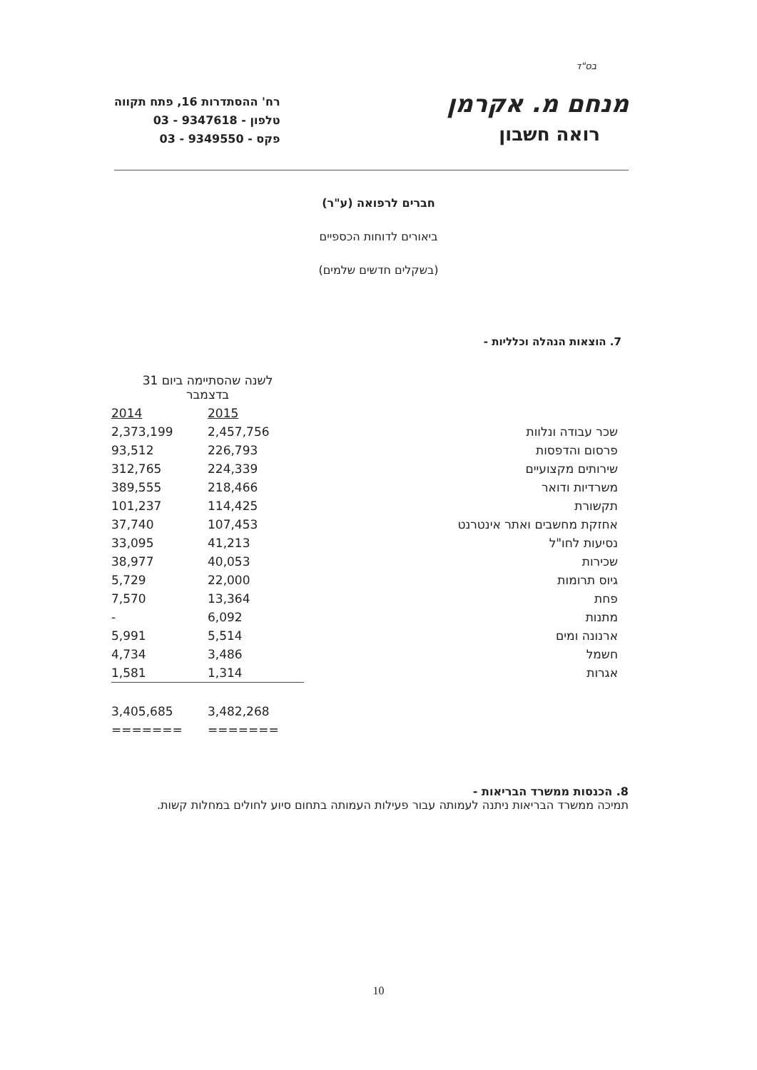בס"ד
מנחם מ. אקרמן
רואה חשבון
רח' ההסתדרות 16, פתח תקווה
טלפון - 9347618 - 03
פקס - 9349550 - 03
חברים לרפואה (ע"ר)
ביאורים לדוחות הכספיים
(בשקלים חדשים שלמים)
7. הוצאות הנהלה וכלליות -
| | לשנה שהסתיימה ביום 31 בדצמבר | |
| --- | --- | --- |
| | 2015 | 2014 |
| שכר עבודה ונלוות | 2,457,756 | 2,373,199 |
| פרסום והדפסות | 226,793 | 93,512 |
| שירותים מקצועיים | 224,339 | 312,765 |
| משרדיות ודואר | 218,466 | 389,555 |
| תקשורת | 114,425 | 101,237 |
| אחזקת מחשבים ואתר אינטרנט | 107,453 | 37,740 |
| נסיעות לחו"ל | 41,213 | 33,095 |
| שכירות | 40,053 | 38,977 |
| גיוס תרומות | 22,000 | 5,729 |
| פחת | 13,364 | 7,570 |
| מתנות | 6,092 | - |
| ארנונה ומים | 5,514 | 5,991 |
| חשמל | 3,486 | 4,734 |
| אגרות | 1,314 | 1,581 |
| | 3,482,268 | 3,405,685 |
| | ======= | ======= |
8. הכנסות ממשרד הבריאות -
תמיכה ממשרד הבריאות ניתנה לעמותה עבור פעילות העמותה בתחום סיוע לחולים במחלות קשות.
10